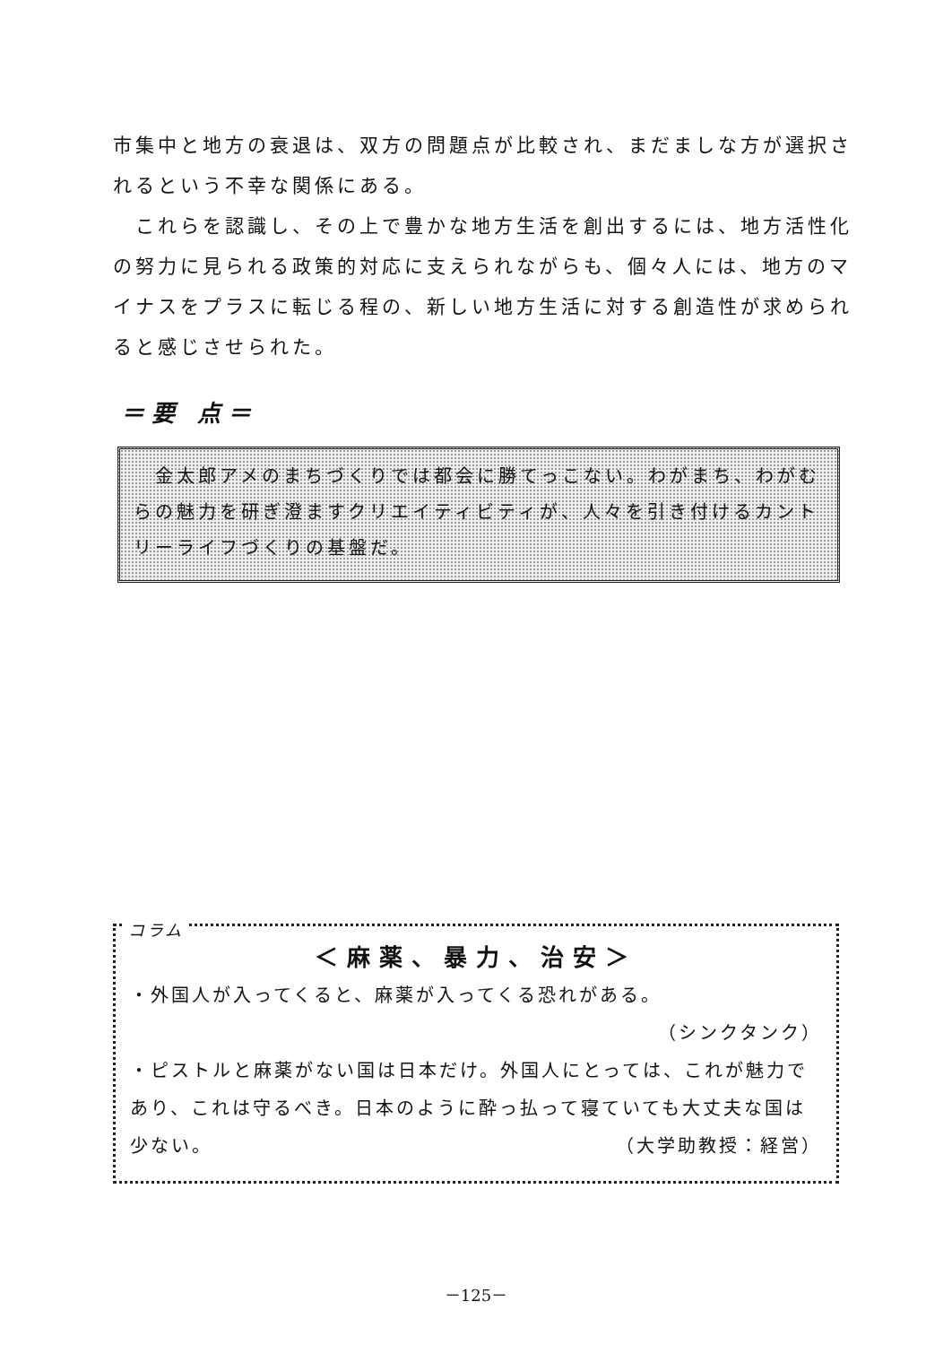市集中と地方の衰退は、双方の問題点が比較され、まだましな方が選択されるという不幸な関係にある。
　これらを認識し、その上で豊かな地方生活を創出するには、地方活性化の努力に見られる政策的対応に支えられながらも、個々人には、地方のマイナスをプラスに転じる程の、新しい地方生活に対する創造性が求められると感じさせられた。
＝要 点＝
　金太郎アメのまちづくりでは都会に勝てっこない。わがまち、わがむらの魅力を研ぎ澄ますクリエイティビティが、人々を引き付けるカントリーライフづくりの基盤だ。
コラム
＜麻薬、暴力、治安＞
・外国人が入ってくると、麻薬が入ってくる恐れがある。
（シンクタンク）
・ピストルと麻薬がない国は日本だけ。外国人にとっては、これが魅力であり、これは守るべき。日本のように酔っ払って寝ていても大丈夫な国は少ない。 （大学助教授：経営）
－125－